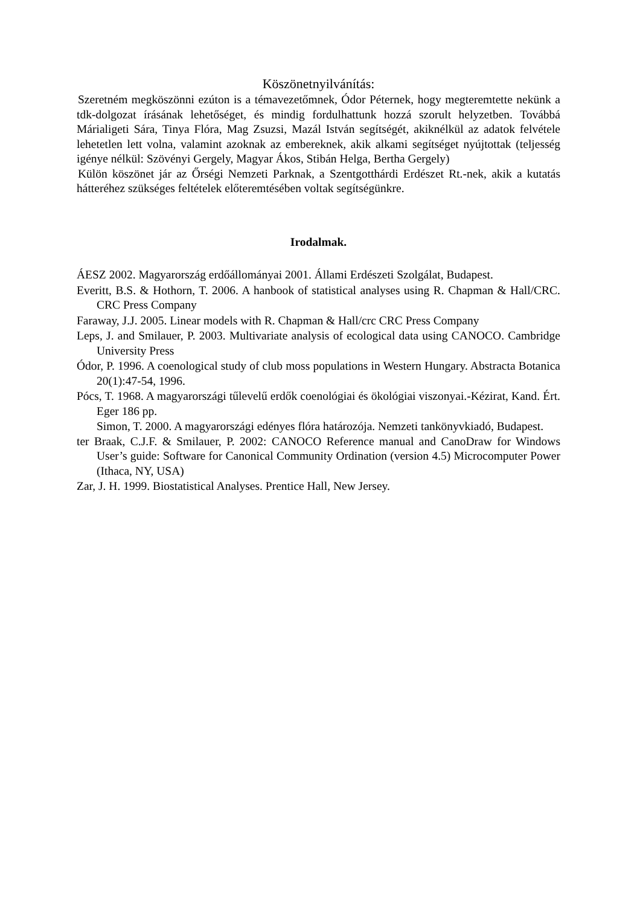Köszönetnyilvánítás:
Szeretném megköszönni ezúton is a témavezetőmnek, Ódor Péternek, hogy megteremtette nekünk a tdk-dolgozat írásának lehetőséget, és mindig fordulhattunk hozzá szorult helyzetben. Továbbá Márialigeti Sára, Tinya Flóra, Mag Zsuzsi, Mazál István segítségét, akiknélkül az adatok felvétele lehetetlen lett volna, valamint azoknak az embereknek, akik alkami segítséget nyújtottak (teljesség igénye nélkül: Szövényi Gergely, Magyar Ákos, Stibán Helga, Bertha Gergely)
Külön köszönet jár az Őrségi Nemzeti Parknak, a Szentgotthárdi Erdészet Rt.-nek, akik a kutatás hátteréhez szükséges feltételek előteremtésében voltak segítségünkre.
Irodalmak.
ÁESZ 2002. Magyarország erdőállományai 2001. Állami Erdészeti Szolgálat, Budapest.
Everitt, B.S. & Hothorn, T. 2006. A hanbook of statistical analyses using R. Chapman & Hall/CRC. CRC Press Company
Faraway, J.J. 2005. Linear models with R. Chapman & Hall/crc CRC Press Company
Leps, J. and Smilauer, P. 2003. Multivariate analysis of ecological data using CANOCO. Cambridge University Press
Ódor, P. 1996. A coenological study of club moss populations in Western Hungary. Abstracta Botanica 20(1):47-54, 1996.
Pócs, T. 1968. A magyarországi tűlevelű erdők coenológiai és ökológiai viszonyai.-Kézirat, Kand. Ért. Eger 186 pp.
Simon, T. 2000. A magyarországi edényes flóra határozója. Nemzeti tankönyvkiadó, Budapest.
ter Braak, C.J.F. & Smilauer, P. 2002: CANOCO Reference manual and CanoDraw for Windows User’s guide: Software for Canonical Community Ordination (version 4.5) Microcomputer Power (Ithaca, NY, USA)
Zar, J. H. 1999. Biostatistical Analyses. Prentice Hall, New Jersey.